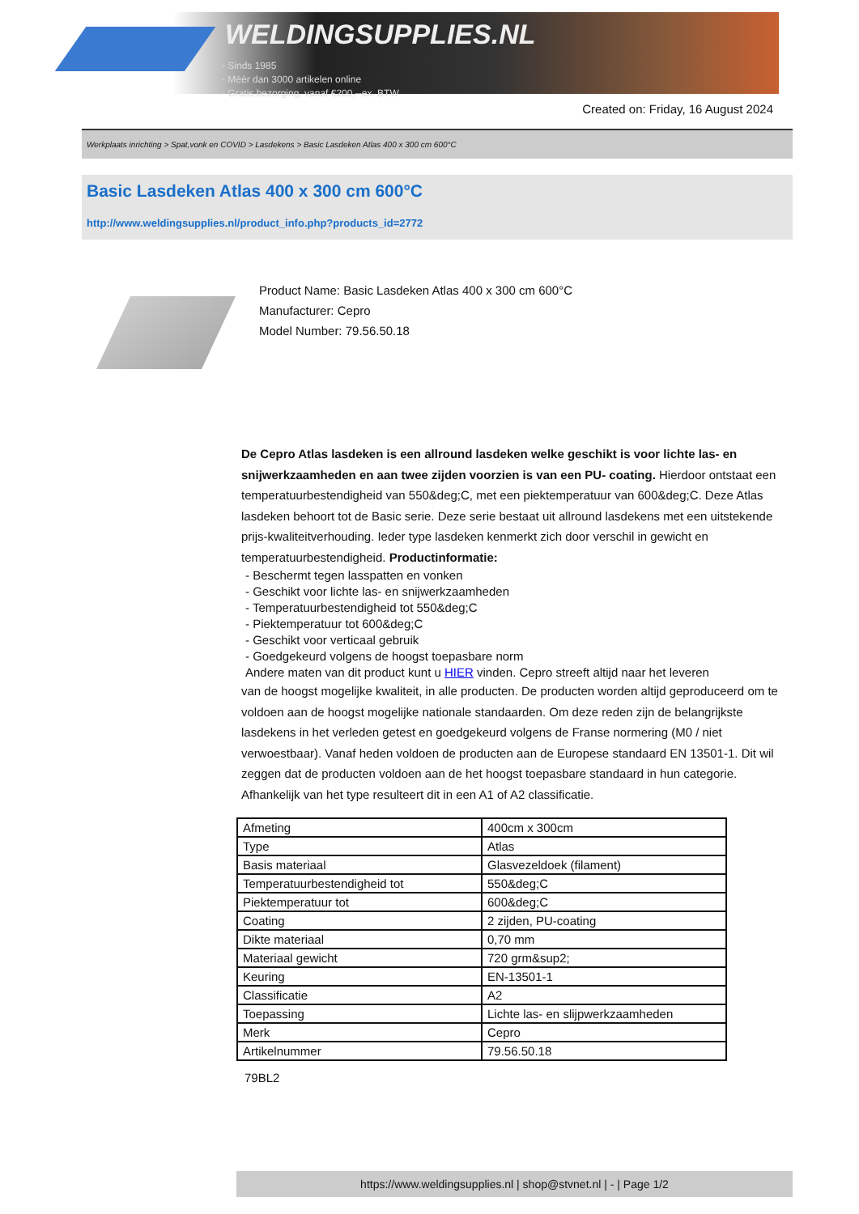WELDINGSUPPLIES.NL
- Sinds 1985
- Méér dan 3000 artikelen online
- Gratis bezorging, vanaf €200,--ex. BTW
Created on: Friday, 16 August 2024
Werkplaats inrichting > Spat,vonk en COVID > Lasdekens > Basic Lasdeken Atlas 400 x 300 cm 600°C
Basic Lasdeken Atlas 400 x 300 cm 600°C
http://www.weldingsupplies.nl/product_info.php?products_id=2772
Product Name: Basic Lasdeken Atlas 400 x 300 cm 600°C
Manufacturer: Cepro
Model Number: 79.56.50.18
De Cepro Atlas lasdeken is een allround lasdeken welke geschikt is voor lichte las- en snijwerkzaamheden en aan twee zijden voorzien is van een PU- coating. Hierdoor ontstaat een temperatuurbestendigheid van 550&deg;C, met een piektemperatuur van 600&deg;C. Deze Atlas lasdeken behoort tot de Basic serie. Deze serie bestaat uit allround lasdekens met een uitstekende prijs-kwaliteitverhouding. Ieder type lasdeken kenmerkt zich door verschil in gewicht en temperatuurbestendigheid. Productinformatie:
- Beschermt tegen lasspatten en vonken
- Geschikt voor lichte las- en snijwerkzaamheden
- Temperatuurbestendigheid tot 550&deg;C
- Piektemperatuur tot 600&deg;C
- Geschikt voor verticaal gebruik
- Goedgekeurd volgens de hoogst toepasbare norm
Andere maten van dit product kunt u HIER vinden. Cepro streeft altijd naar het leveren
van de hoogst mogelijke kwaliteit, in alle producten. De producten worden altijd geproduceerd om te voldoen aan de hoogst mogelijke nationale standaarden. Om deze reden zijn de belangrijkste lasdekens in het verleden getest en goedgekeurd volgens de Franse normering (M0 / niet verwoestbaar). Vanaf heden voldoen de producten aan de Europese standaard EN 13501-1. Dit wil zeggen dat de producten voldoen aan de het hoogst toepasbare standaard in hun categorie. Afhankelijk van het type resulteert dit in een A1 of A2 classificatie.
| Afmeting | 400cm x 300cm |
| Type | Atlas |
| Basis materiaal | Glasvezeldoek (filament) |
| Temperatuurbestendigheid tot | 550&deg;C |
| Piektemperatuur tot | 600&deg;C |
| Coating | 2 zijden, PU-coating |
| Dikte materiaal | 0,70 mm |
| Materiaal gewicht | 720 grm&sup2; |
| Keuring | EN-13501-1 |
| Classificatie | A2 |
| Toepassing | Lichte las- en slijpwerkzaamheden |
| Merk | Cepro |
| Artikelnummer | 79.56.50.18 |
79BL2
https://www.weldingsupplies.nl | shop@stvnet.nl | - | Page 1/2